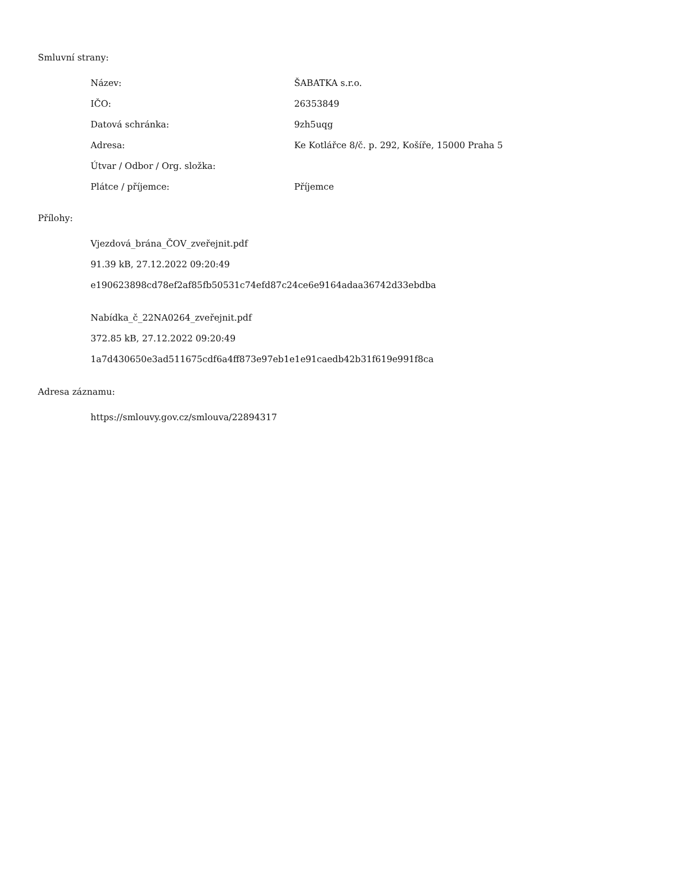Smluvní strany:
| Název: | ŠABATKA s.r.o. |
| IČO: | 26353849 |
| Datová schránka: | 9zh5uqg |
| Adresa: | Ke Kotlářce 8/č. p. 292, Košíře, 15000 Praha 5 |
| Útvar / Odbor / Org. složka: | |
| Plátce / příjemce: | Příjemce |
Přílohy:
Vjezdová_brána_ČOV_zveřejnit.pdf
91.39 kB, 27.12.2022 09:20:49
e190623898cd78ef2af85fb50531c74efd87c24ce6e9164adaa36742d33ebdba
Nabídka_č_22NA0264_zveřejnit.pdf
372.85 kB, 27.12.2022 09:20:49
1a7d430650e3ad511675cdf6a4ff873e97eb1e1e91caedb42b31f619e991f8ca
Adresa záznamu:
https://smlouvy.gov.cz/smlouva/22894317